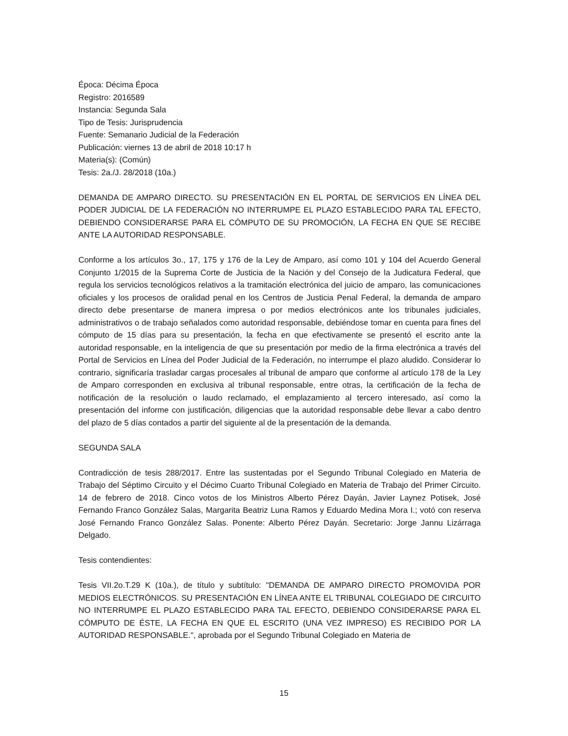Época: Décima Época
Registro: 2016589
Instancia: Segunda Sala
Tipo de Tesis: Jurisprudencia
Fuente: Semanario Judicial de la Federación
Publicación: viernes 13 de abril de 2018 10:17 h
Materia(s): (Común)
Tesis: 2a./J. 28/2018 (10a.)
DEMANDA DE AMPARO DIRECTO. SU PRESENTACIÓN EN EL PORTAL DE SERVICIOS EN LÍNEA DEL PODER JUDICIAL DE LA FEDERACIÓN NO INTERRUMPE EL PLAZO ESTABLECIDO PARA TAL EFECTO, DEBIENDO CONSIDERARSE PARA EL CÓMPUTO DE SU PROMOCIÓN, LA FECHA EN QUE SE RECIBE ANTE LA AUTORIDAD RESPONSABLE.
Conforme a los artículos 3o., 17, 175 y 176 de la Ley de Amparo, así como 101 y 104 del Acuerdo General Conjunto 1/2015 de la Suprema Corte de Justicia de la Nación y del Consejo de la Judicatura Federal, que regula los servicios tecnológicos relativos a la tramitación electrónica del juicio de amparo, las comunicaciones oficiales y los procesos de oralidad penal en los Centros de Justicia Penal Federal, la demanda de amparo directo debe presentarse de manera impresa o por medios electrónicos ante los tribunales judiciales, administrativos o de trabajo señalados como autoridad responsable, debiéndose tomar en cuenta para fines del cómputo de 15 días para su presentación, la fecha en que efectivamente se presentó el escrito ante la autoridad responsable, en la inteligencia de que su presentación por medio de la firma electrónica a través del Portal de Servicios en Línea del Poder Judicial de la Federación, no interrumpe el plazo aludido. Considerar lo contrario, significaría trasladar cargas procesales al tribunal de amparo que conforme al artículo 178 de la Ley de Amparo corresponden en exclusiva al tribunal responsable, entre otras, la certificación de la fecha de notificación de la resolución o laudo reclamado, el emplazamiento al tercero interesado, así como la presentación del informe con justificación, diligencias que la autoridad responsable debe llevar a cabo dentro del plazo de 5 días contados a partir del siguiente al de la presentación de la demanda.
SEGUNDA SALA
Contradicción de tesis 288/2017. Entre las sustentadas por el Segundo Tribunal Colegiado en Materia de Trabajo del Séptimo Circuito y el Décimo Cuarto Tribunal Colegiado en Materia de Trabajo del Primer Circuito. 14 de febrero de 2018. Cinco votos de los Ministros Alberto Pérez Dayán, Javier Laynez Potisek, José Fernando Franco González Salas, Margarita Beatriz Luna Ramos y Eduardo Medina Mora I.; votó con reserva José Fernando Franco González Salas. Ponente: Alberto Pérez Dayán. Secretario: Jorge Jannu Lizárraga Delgado.
Tesis contendientes:
Tesis VII.2o.T.29 K (10a.), de título y subtítulo: "DEMANDA DE AMPARO DIRECTO PROMOVIDA POR MEDIOS ELECTRÓNICOS. SU PRESENTACIÓN EN LÍNEA ANTE EL TRIBUNAL COLEGIADO DE CIRCUITO NO INTERRUMPE EL PLAZO ESTABLECIDO PARA TAL EFECTO, DEBIENDO CONSIDERARSE PARA EL CÓMPUTO DE ÉSTE, LA FECHA EN QUE EL ESCRITO (UNA VEZ IMPRESO) ES RECIBIDO POR LA AUTORIDAD RESPONSABLE.", aprobada por el Segundo Tribunal Colegiado en Materia de
15